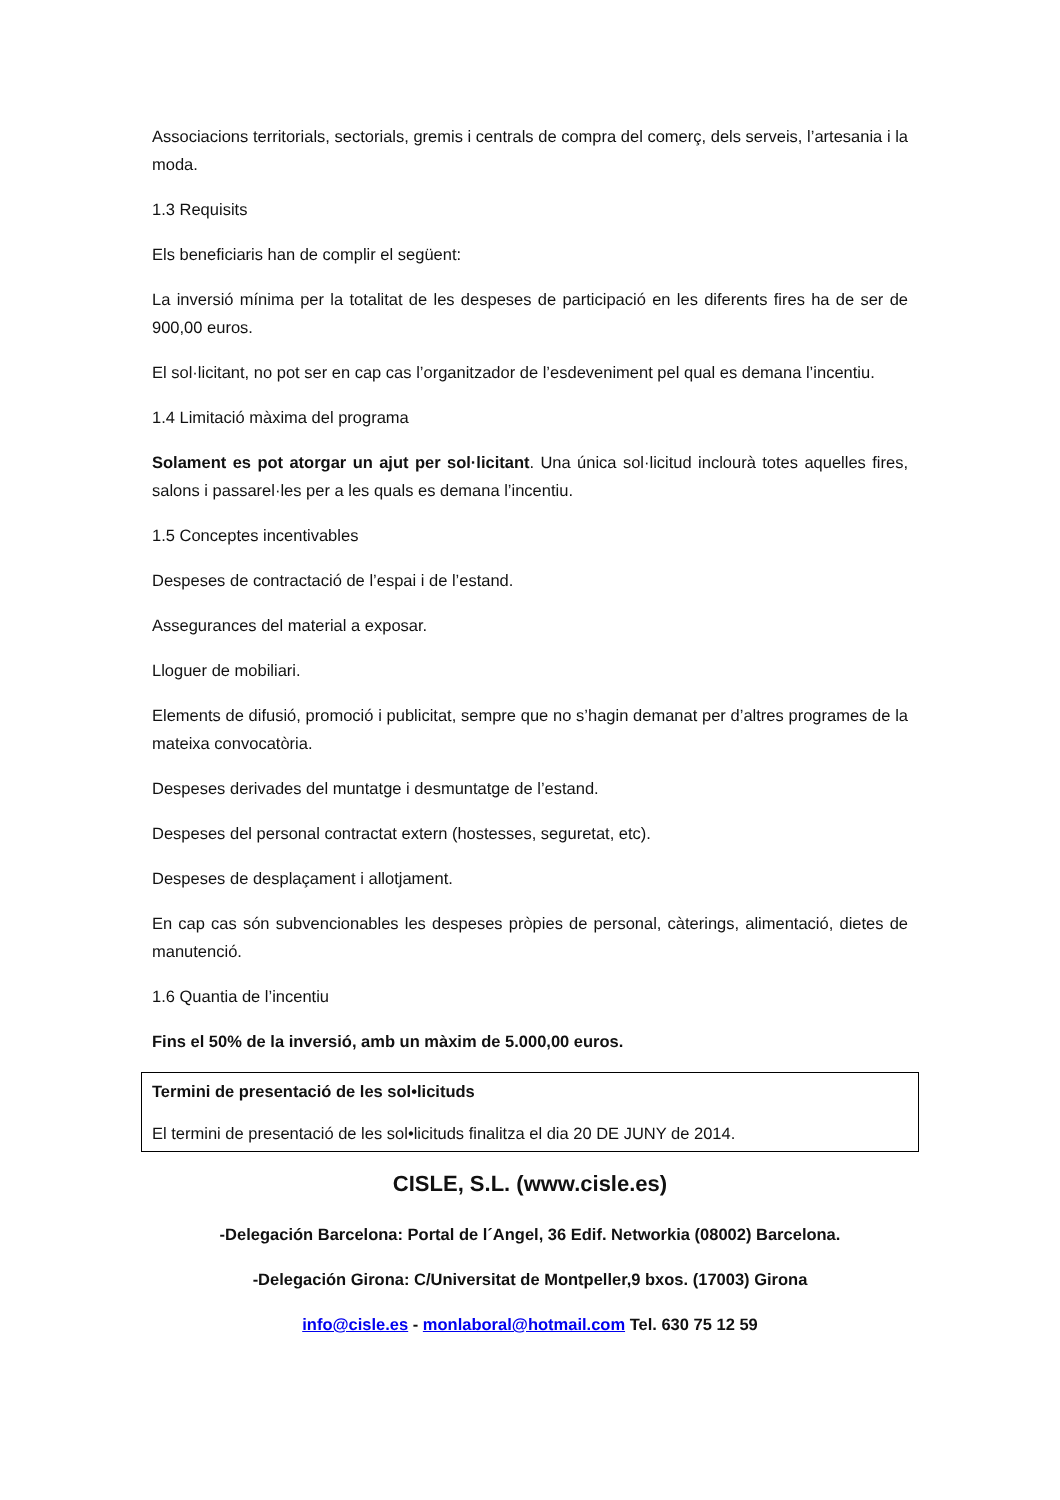Associacions territorials, sectorials, gremis i centrals de compra del comerç, dels serveis, l’artesania i la moda.
1.3 Requisits
Els beneficiaris han de complir el següent:
La inversió mínima per la totalitat de les despeses de participació en les diferents fires ha de ser de 900,00 euros.
El sol·licitant, no pot ser en cap cas l’organitzador de l’esdeveniment pel qual es demana l’incentiu.
1.4 Limitació màxima del programa
Solament es pot atorgar un ajut per sol·licitant. Una única sol·licitud inclourà totes aquelles fires, salons i passarel·les per a les quals es demana l’incentiu.
1.5 Conceptes incentivables
Despeses de contractació de l’espai i de l’estand.
Assegurances del material a exposar.
Lloguer de mobiliari.
Elements de difusió, promoció i publicitat, sempre que no s’hagin demanat per d’altres programes de la mateixa convocatòria.
Despeses derivades del muntatge i desmuntatge de l’estand.
Despeses del personal contractat extern (hostesses, seguretat, etc).
Despeses de desplaçament i allotjament.
En cap cas són subvencionables les despeses pròpies de personal, càterings, alimentació, dietes de manutenció.
1.6 Quantia de l’incentiu
Fins el 50% de la inversió, amb un màxim de 5.000,00 euros.
Termini de presentació de les sol•licituds
El termini de presentació de les sol•licituds finalitza el dia 20 DE JUNY de 2014.
CISLE, S.L. (www.cisle.es)
-Delegación Barcelona: Portal de l´Angel, 36 Edif. Networkia (08002) Barcelona.
-Delegación Girona: C/Universitat de Montpeller,9 bxos. (17003) Girona
info@cisle.es - monlaboral@hotmail.com Tel. 630 75 12 59